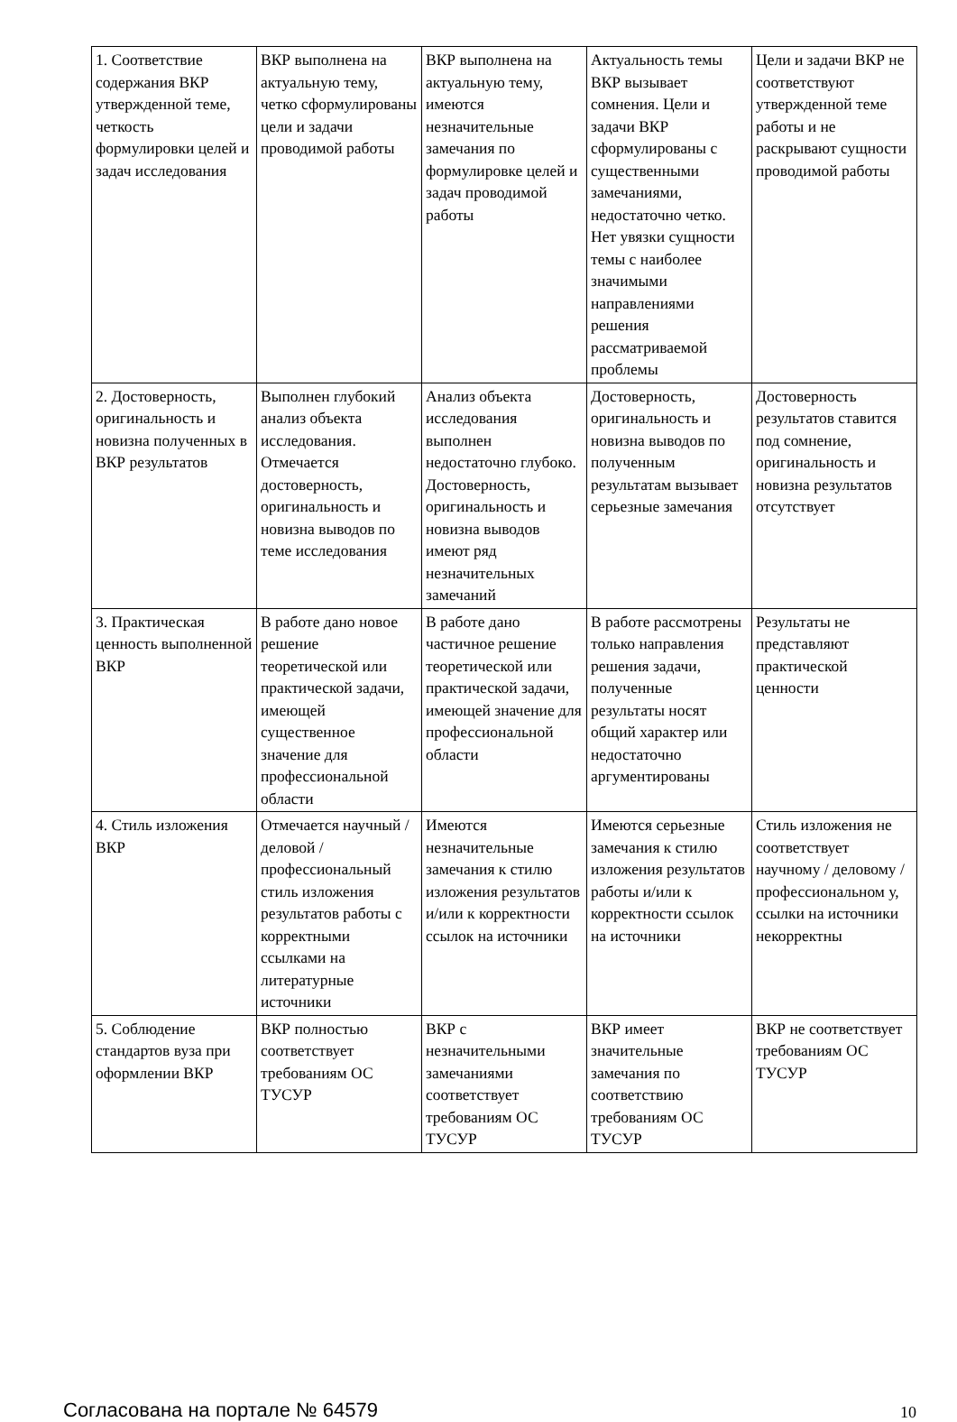| 1. Соответствие содержания ВКР утвержденной теме, четкость формулировки целей и задач исследования | ВКР выполнена на актуальную тему, четко сформулированы цели и задачи проводимой работы | ВКР выполнена на актуальную тему, имеются незначительные замечания по формулировке целей и задач проводимой работы | Актуальность темы ВКР вызывает сомнения. Цели и задачи ВКР сформулированы с существенными замечаниями, недостаточно четко. Нет увязки сущности темы с наиболее значимыми направлениями решения рассматриваемой проблемы | Цели и задачи ВКР не соответствуют утвержденной теме работы и не раскрывают сущности проводимой работы |
| 2. Достоверность, оригинальность и новизна полученных в ВКР результатов | Выполнен глубокий анализ объекта исследования. Отмечается достоверность, оригинальность и новизна выводов по теме исследования | Анализ объекта исследования выполнен недостаточно глубоко. Достоверность, оригинальность и новизна выводов имеют ряд незначительных замечаний | Достоверность, оригинальность и новизна выводов по полученным результатам вызывает серьезные замечания | Достоверность результатов ставится под сомнение, оригинальность и новизна результатов отсутствует |
| 3. Практическая ценность выполненной ВКР | В работе дано новое решение теоретической или практической задачи, имеющей существенное значение для профессиональной области | В работе дано частичное решение теоретической или практической задачи, имеющей значение для профессиональной области | В работе рассмотрены только направления решения задачи, полученные результаты носят общий характер или недостаточно аргументированы | Результаты не представляют практической ценности |
| 4. Стиль изложения ВКР | Отмечается научный / деловой / профессиональный стиль изложения результатов работы с корректными ссылками на литературные источники | Имеются незначительные замечания к стилю изложения результатов и/или к корректности ссылок на источники | Имеются серьезные замечания к стилю изложения результатов работы и/или к корректности ссылок на источники | Стиль изложения не соответствует научному / деловому / профессиональном у, ссылки на источники некорректны |
| 5. Соблюдение стандартов вуза при оформлении ВКР | ВКР полностью соответствует требованиям ОС ТУСУР | ВКР с незначительными замечаниями соответствует требованиям ОС ТУСУР | ВКР имеет значительные замечания по соответствию требованиям ОС ТУСУР | ВКР не соответствует требованиям ОС ТУСУР |
Согласована на портале № 64579 10